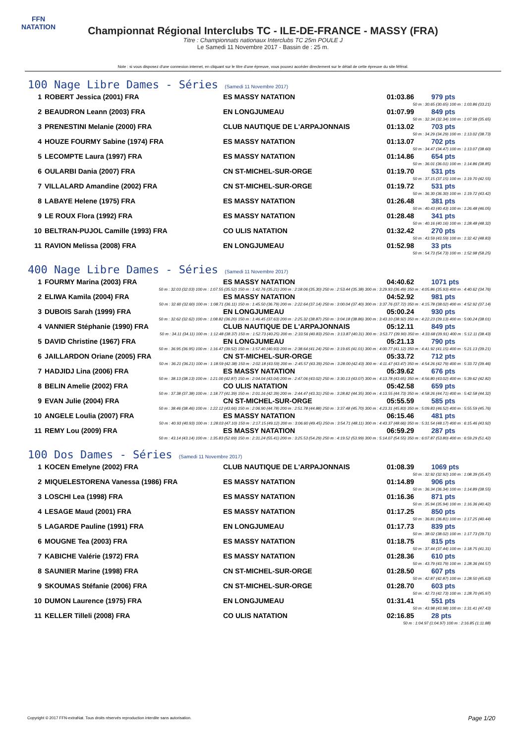FFN
NATATION
Championnat Régional Interclubs TC - ILE-DE-FRANCE - MASSY (FRA)
Titre : Championnats nationaux Interclubs TC 25m POULE J
Le Samedi 11 Novembre 2017 - Bassin de : 25 m.
Note : si vous disposez d'une connexion internet, en cliquant sur le titre d'une épreuve, vous pouvez accéder directement sur le détail de cette épreuve du site féféral.
100 Nage Libre Dames - Séries (Samedi 11 Novembre 2017)
| 1 | ROBERT Jessica (2001) FRA | ES MASSY NATATION | 01:03.86 | 979 pts |
| 50 m : 30.65 (30.65) 100 m : 1:03.86 (33.21) | | | | |
| 2 | BEAUDRON Leann (2003) FRA | EN LONGJUMEAU | 01:07.99 | 849 pts |
| 50 m : 32.34 (32.34) 100 m : 1:07.99 (35.65) | | | | |
| 3 | PRENESTINI Melanie (2000) FRA | CLUB NAUTIQUE DE L'ARPAJONNAIS | 01:13.02 | 703 pts |
| 50 m : 34.29 (34.29) 100 m : 1:13.02 (38.73) | | | | |
| 4 | HOUZE FOURMY Sabine (1974) FRA | ES MASSY NATATION | 01:13.07 | 702 pts |
| 50 m : 34.47 (34.47) 100 m : 1:13.07 (38.60) | | | | |
| 5 | LECOMPTE Laura (1997) FRA | ES MASSY NATATION | 01:14.86 | 654 pts |
| 50 m : 36.01 (36.01) 100 m : 1:14.86 (38.85) | | | | |
| 6 | OULARBI Dania (2007) FRA | CN ST-MICHEL-SUR-ORGE | 01:19.70 | 531 pts |
| 50 m : 37.15 (37.15) 100 m : 1:19.70 (42.55) | | | | |
| 7 | VILLALARD Amandine (2002) FRA | CN ST-MICHEL-SUR-ORGE | 01:19.72 | 531 pts |
| 50 m : 36.30 (36.30) 100 m : 1:19.72 (43.42) | | | | |
| 8 | LABAYE Helene (1975) FRA | ES MASSY NATATION | 01:26.48 | 381 pts |
| 50 m : 40.43 (40.43) 100 m : 1:26.48 (46.05) | | | | |
| 9 | LE ROUX Flora (1992) FRA | ES MASSY NATATION | 01:28.48 | 341 pts |
| 50 m : 40.16 (40.16) 100 m : 1:28.48 (48.32) | | | | |
| 10 | BELTRAN-PUJOL Camille (1993) FRA | CO ULIS NATATION | 01:32.42 | 270 pts |
| 50 m : 43.59 (43.59) 100 m : 1:32.42 (48.83) | | | | |
| 11 | RAVION Melissa (2008) FRA | EN LONGJUMEAU | 01:52.98 | 33 pts |
| 50 m : 54.73 (54.73) 100 m : 1:52.98 (58.25) | | | | |
400 Nage Libre Dames - Séries (Samedi 11 Novembre 2017)
| 1 | FOURMY Marina (2003) FRA | ES MASSY NATATION | 04:40.62 | 1071 pts |
| 50 m : 32.03 (32.03) 100 m : 1:07.55 (35.52) 150 m : 1:42.76 (35.21) 200 m : 2:18.06 (35.30) 250 m : 2:53.44 (35.38) 300 m : 3:29.93 (36.49) 350 m : 4:05.86 (35.93) 400 m : 4:40.62 (34.76) | | | | |
| 2 | ELIWA Kamila (2004) FRA | ES MASSY NATATION | 04:52.92 | 981 pts |
| 50 m : 32.60 (32.60) 100 m : 1:08.71 (36.11) 150 m : 1:45.50 (36.79) 200 m : 2:22.64 (37.14) 250 m : 3:00.04 (37.40) 300 m : 3:37.76 (37.72) 350 m : 4:15.78 (38.02) 400 m : 4:52.92 (37.14) | | | | |
| 3 | DUBOIS Sarah (1999) FRA | EN LONGJUMEAU | 05:00.24 | 930 pts |
| 50 m : 32.62 (32.62) 100 m : 1:08.82 (36.20) 150 m : 1:46.45 (37.63) 200 m : 2:25.32 (38.87) 250 m : 3:04.18 (38.86) 300 m : 3:43.10 (38.92) 350 m : 4:22.23 (39.13) 400 m : 5:00.24 (38.01) | | | | |
| 4 | VANNIER Stéphanie (1990) FRA | CLUB NAUTIQUE DE L'ARPAJONNAIS | 05:12.11 | 849 pts |
| 50 m : 34.11 (34.11) 100 m : 1:12.48 (38.37) 150 m : 1:52.73 (40.25) 200 m : 2:33.56 (40.83) 250 m : 3:13.87 (40.31) 300 m : 3:53.77 (39.90) 350 m : 4:33.68 (39.91) 400 m : 5:12.11 (38.43) | | | | |
| 5 | DAVID Christine (1967) FRA | EN LONGJUMEAU | 05:21.13 | 790 pts |
| 50 m : 36.95 (36.95) 100 m : 1:16.47 (39.52) 150 m : 1:57.40 (40.93) 200 m : 2:38.64 (41.24) 250 m : 3:19.65 (41.01) 300 m : 4:00.77 (41.12) 350 m : 4:41.92 (41.15) 400 m : 5:21.13 (39.21) | | | | |
| 6 | JAILLARDON Oriane (2005) FRA | CN ST-MICHEL-SUR-ORGE | 05:33.72 | 712 pts |
| 50 m : 36.21 (36.21) 100 m : 1:18.59 (42.38) 150 m : 2:02.18 (43.59) 200 m : 2:45.57 (43.39) 250 m : 3:28.00 (42.43) 300 m : 4:11.47 (43.47) 350 m : 4:54.26 (42.79) 400 m : 5:33.72 (39.46) | | | | |
| 7 | HADJIDJ Lina (2006) FRA | ES MASSY NATATION | 05:39.62 | 676 pts |
| 50 m : 38.13 (38.13) 100 m : 1:21.00 (42.87) 150 m : 2:04.04 (43.04) 200 m : 2:47.06 (43.02) 250 m : 3:30.13 (43.07) 300 m : 4:13.78 (43.65) 350 m : 4:56.80 (43.02) 400 m : 5:39.62 (42.82) | | | | |
| 8 | BELIN Amelie (2002) FRA | CO ULIS NATATION | 05:42.58 | 659 pts |
| 50 m : 37.38 (37.38) 100 m : 1:18.77 (41.39) 150 m : 2:01.16 (42.39) 200 m : 2:44.47 (43.31) 250 m : 3:28.82 (44.35) 300 m : 4:13.55 (44.73) 350 m : 4:58.26 (44.71) 400 m : 5:42.58 (44.32) | | | | |
| 9 | EVAN Julie (2004) FRA | CN ST-MICHEL-SUR-ORGE | 05:55.59 | 585 pts |
| 50 m : 38.46 (38.46) 100 m : 1:22.12 (43.66) 150 m : 2:06.90 (44.78) 200 m : 2:51.78 (44.88) 250 m : 3:37.48 (45.70) 300 m : 4:23.31 (45.83) 350 m : 5:09.83 (46.52) 400 m : 5:55.59 (45.76) | | | | |
| 10 | ANGELE Loulia (2007) FRA | ES MASSY NATATION | 06:15.46 | 481 pts |
| 50 m : 40.93 (40.93) 100 m : 1:28.03 (47.10) 150 m : 2:17.15 (49.12) 200 m : 3:06.60 (49.45) 250 m : 3:54.71 (48.11) 300 m : 4:43.37 (48.66) 350 m : 5:31.54 (48.17) 400 m : 6:15.46 (43.92) | | | | |
| 11 | REMY Lou (2009) FRA | ES MASSY NATATION | 06:59.29 | 287 pts |
| 50 m : 43.14 (43.14) 100 m : 1:35.83 (52.69) 150 m : 2:31.24 (55.41) 200 m : 3:25.53 (54.29) 250 m : 4:19.52 (53.99) 300 m : 5:14.07 (54.55) 350 m : 6:07.87 (53.80) 400 m : 6:59.29 (51.42) | | | | |
100 Dos Dames - Séries (Samedi 11 Novembre 2017)
| 1 | KOCEN Emelyne (2002) FRA | CLUB NAUTIQUE DE L'ARPAJONNAIS | 01:08.39 | 1069 pts |
| 50 m : 32.92 (32.92) 100 m : 1:08.39 (35.47) | | | | |
| 2 | MIQUELESTORENA Vanessa (1986) FRA | ES MASSY NATATION | 01:14.89 | 906 pts |
| 50 m : 36.34 (36.34) 100 m : 1:14.89 (38.55) | | | | |
| 3 | LOSCHI Lea (1998) FRA | ES MASSY NATATION | 01:16.36 | 871 pts |
| 50 m : 35.94 (35.94) 100 m : 1:16.36 (40.42) | | | | |
| 4 | LESAGE Maud (2001) FRA | ES MASSY NATATION | 01:17.25 | 850 pts |
| 50 m : 36.81 (36.81) 100 m : 1:17.25 (40.44) | | | | |
| 5 | LAGARDE Pauline (1991) FRA | EN LONGJUMEAU | 01:17.73 | 839 pts |
| 50 m : 38.02 (38.02) 100 m : 1:17.73 (39.71) | | | | |
| 6 | MOUGNE Tea (2003) FRA | ES MASSY NATATION | 01:18.75 | 815 pts |
| 50 m : 37.44 (37.44) 100 m : 1:18.75 (41.31) | | | | |
| 7 | KABICHE Valérie (1972) FRA | ES MASSY NATATION | 01:28.36 | 610 pts |
| 50 m : 43.79 (43.79) 100 m : 1:28.36 (44.57) | | | | |
| 8 | SAUNIER Marine (1998) FRA | CN ST-MICHEL-SUR-ORGE | 01:28.50 | 607 pts |
| 50 m : 42.87 (42.87) 100 m : 1:28.50 (45.63) | | | | |
| 9 | SKOUMAS Stéfanie (2006) FRA | CN ST-MICHEL-SUR-ORGE | 01:28.70 | 603 pts |
| 50 m : 42.73 (42.73) 100 m : 1:28.70 (45.97) | | | | |
| 10 | DUMON Laurence (1975) FRA | EN LONGJUMEAU | 01:31.41 | 551 pts |
| 50 m : 43.98 (43.98) 100 m : 1:31.41 (47.43) | | | | |
| 11 | KELLER Tilleli (2008) FRA | CO ULIS NATATION | 02:16.85 | 28 pts |
| 50 m : 1:04.97 (1:04.97) 100 m : 2:16.85 (1:11.88) | | | | |
Copyright © 2017 FFN-extraNat. Tous droits réservés reproduction interdite sans autorisation.
Page 1/20